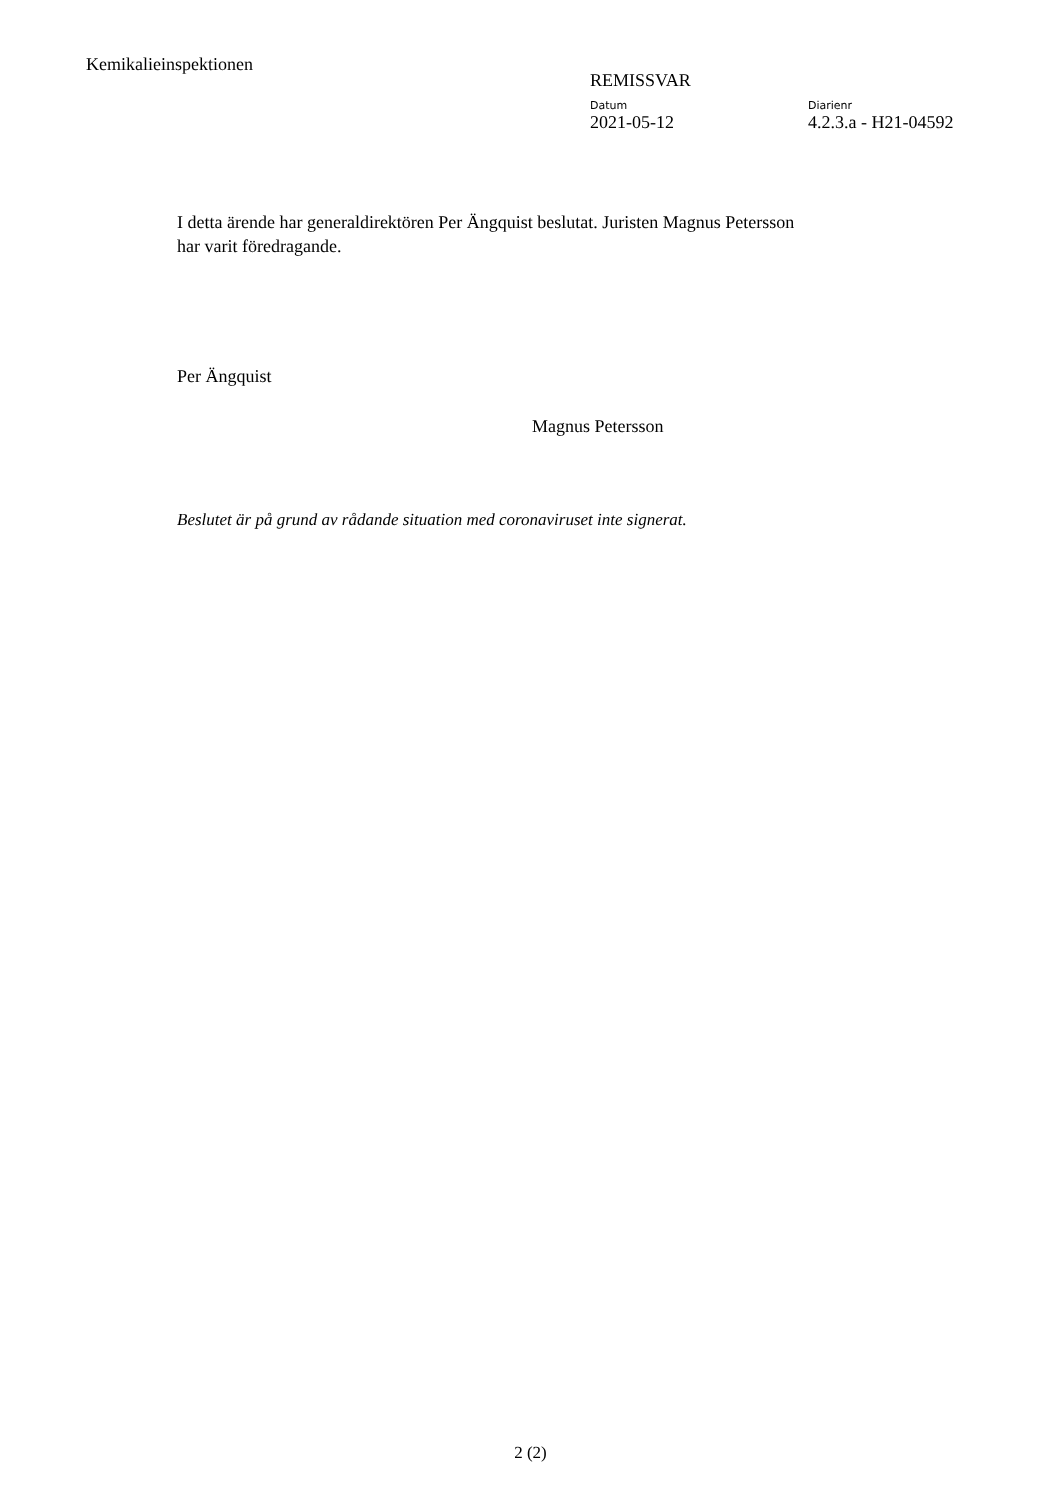Kemikalieinspektionen
REMISSVAR
Datum
2021-05-12
Diarienr
4.2.3.a - H21-04592
I detta ärende har generaldirektören Per Ängquist beslutat. Juristen Magnus Petersson har varit föredragande.
Per Ängquist
Magnus Petersson
Beslutet är på grund av rådande situation med coronaviruset inte signerat.
2 (2)